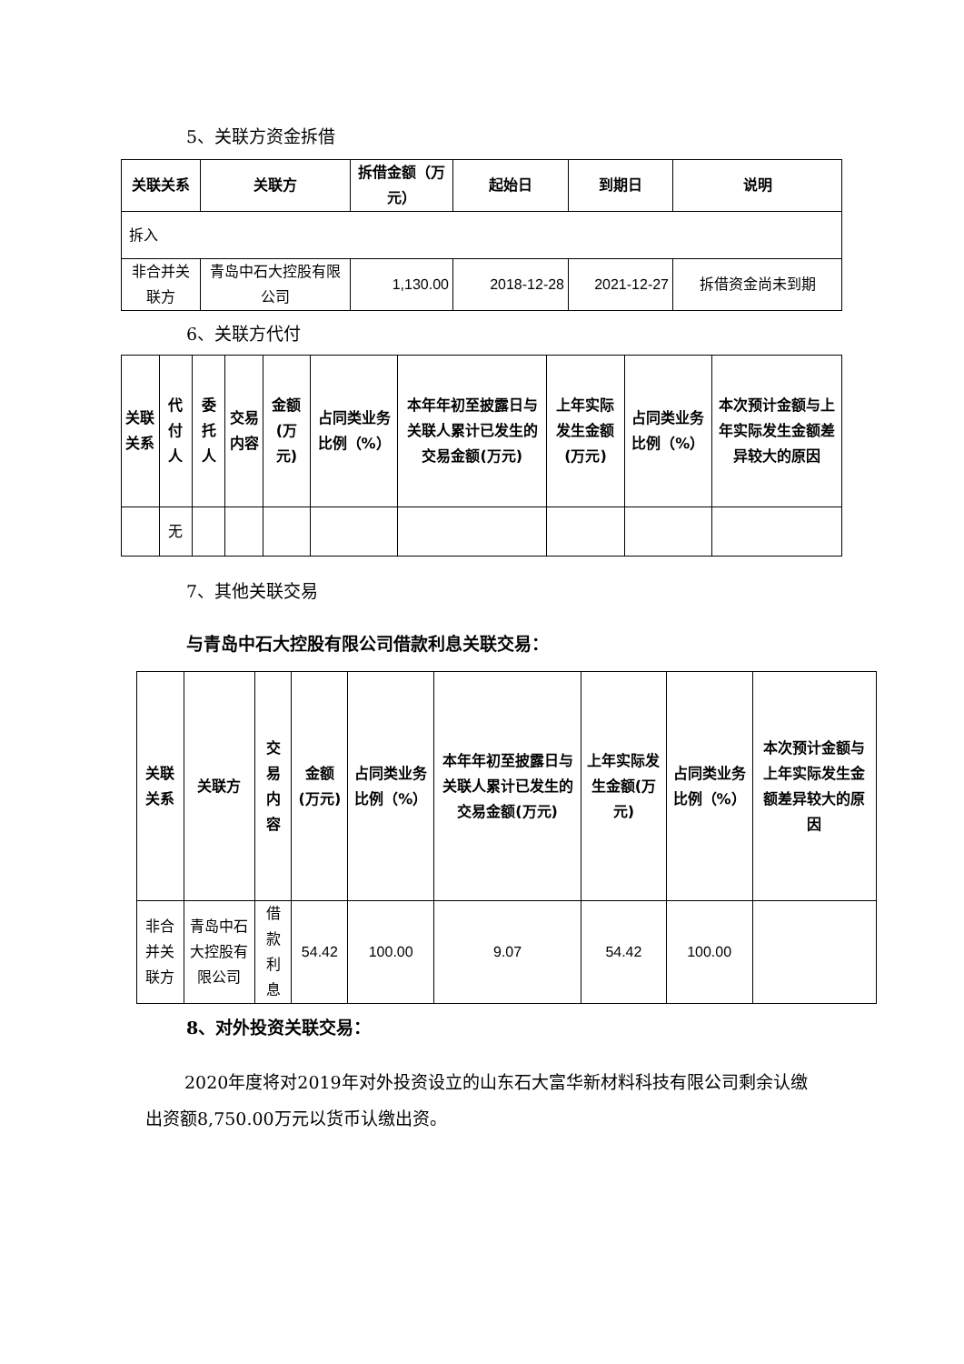5、关联方资金拆借
| 关联关系 | 关联方 | 拆借金额（万元） | 起始日 | 到期日 | 说明 |
| --- | --- | --- | --- | --- | --- |
| 拆入 | | | | | |
| 非合并关联方 | 青岛中石大控股有限公司 | 1,130.00 | 2018-12-28 | 2021-12-27 | 拆借资金尚未到期 |
6、关联方代付
| 关联关系 | 代付人 | 委托人 | 交易内容 | 金额(万元) | 占同类业务比例（%） | 本年年初至披露日与关联人累计已发生的交易金额(万元) | 上年实际发生金额(万元) | 占同类业务比例（%） | 本次预计金额与上年实际发生金额差异较大的原因 |
| --- | --- | --- | --- | --- | --- | --- | --- | --- | --- |
| | 无 | | | | | | | | |
7、其他关联交易
与青岛中石大控股有限公司借款利息关联交易：
| 关联关系 | 关联方 | 交易内容 | 金额(万元) | 占同类业务比例（%） | 本年年初至披露日与关联人累计已发生的交易金额(万元) | 上年实际发生金额(万元) | 占同类业务比例（%） | 本次预计金额与上年实际发生金额差异较大的原因 |
| --- | --- | --- | --- | --- | --- | --- | --- | --- |
| 非合并关联方 | 青岛中石大控股有限公司 | 借款利息 | 54.42 | 100.00 | 9.07 | 54.42 | 100.00 | |
8、对外投资关联交易：
2020年度将对2019年对外投资设立的山东石大富华新材料科技有限公司剩余认缴出资额8,750.00万元以货币认缴出资。